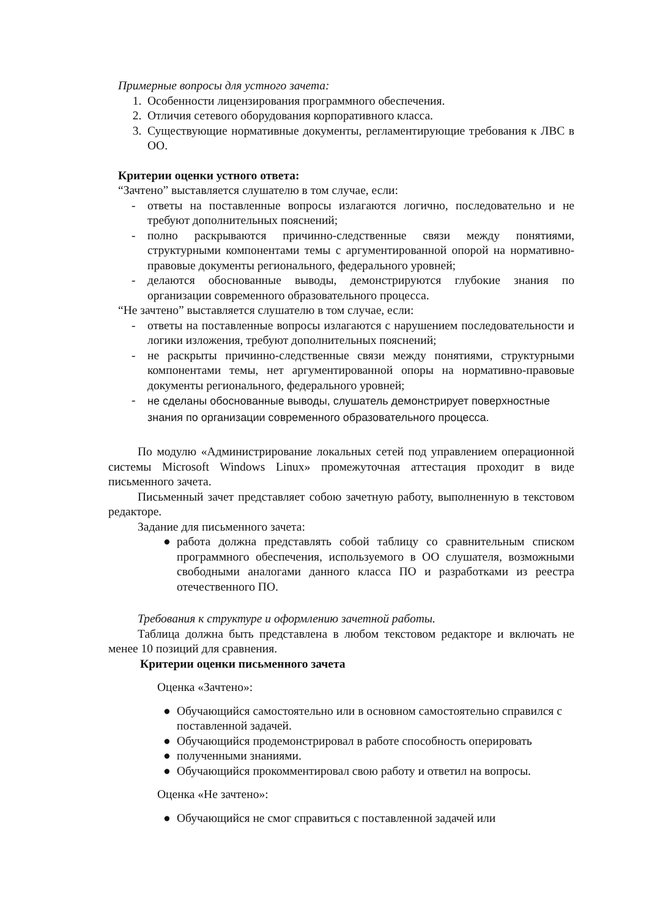Примерные вопросы для устного зачета:
1. Особенности лицензирования программного обеспечения.
2. Отличия сетевого оборудования корпоративного класса.
3. Существующие нормативные документы, регламентирующие требования к ЛВС в ОО.
Критерии оценки устного ответа:
“Зачтено” выставляется слушателю в том случае, если:
- ответы на поставленные вопросы излагаются логично, последовательно и не требуют дополнительных пояснений;
- полно раскрываются причинно-следственные связи между понятиями, структурными компонентами темы с аргументированной опорой на нормативно-правовые документы регионального, федерального уровней;
- делаются обоснованные выводы, демонстрируются глубокие знания по организации современного образовательного процесса.
“Не зачтено” выставляется слушателю в том случае, если:
- ответы на поставленные вопросы излагаются с нарушением последовательности и логики изложения, требуют дополнительных пояснений;
- не раскрыты причинно-следственные связи между понятиями, структурными компонентами темы, нет аргументированной опоры на нормативно-правовые документы регионального, федерального уровней;
- не сделаны обоснованные выводы, слушатель демонстрирует поверхностные знания по организации современного образовательного процесса.
По модулю «Администрирование локальных сетей под управлением операционной системы Microsoft Windows Linux» промежуточная аттестация проходит в виде письменного зачета.
Письменный зачет представляет собою зачетную работу, выполненную в текстовом редакторе.
Задание для письменного зачета:
● работа должна представлять собой таблицу со сравнительным списком программного обеспечения, используемого в ОО слушателя, возможными свободными аналогами данного класса ПО и разработками из реестра отечественного ПО.
Требования к структуре и оформлению зачетной работы.
Таблица должна быть представлена в любом текстовом редакторе и включать не менее 10 позиций для сравнения.
Критерии оценки письменного зачета
Оценка «Зачтено»:
● Обучающийся самостоятельно или в основном самостоятельно справился с поставленной задачей.
● Обучающийся продемонстрировал в работе способность оперировать
● полученными знаниями.
● Обучающийся прокомментировал свою работу и ответил на вопросы.
Оценка «Не зачтено»:
● Обучающийся не смог справиться с поставленной задачей или